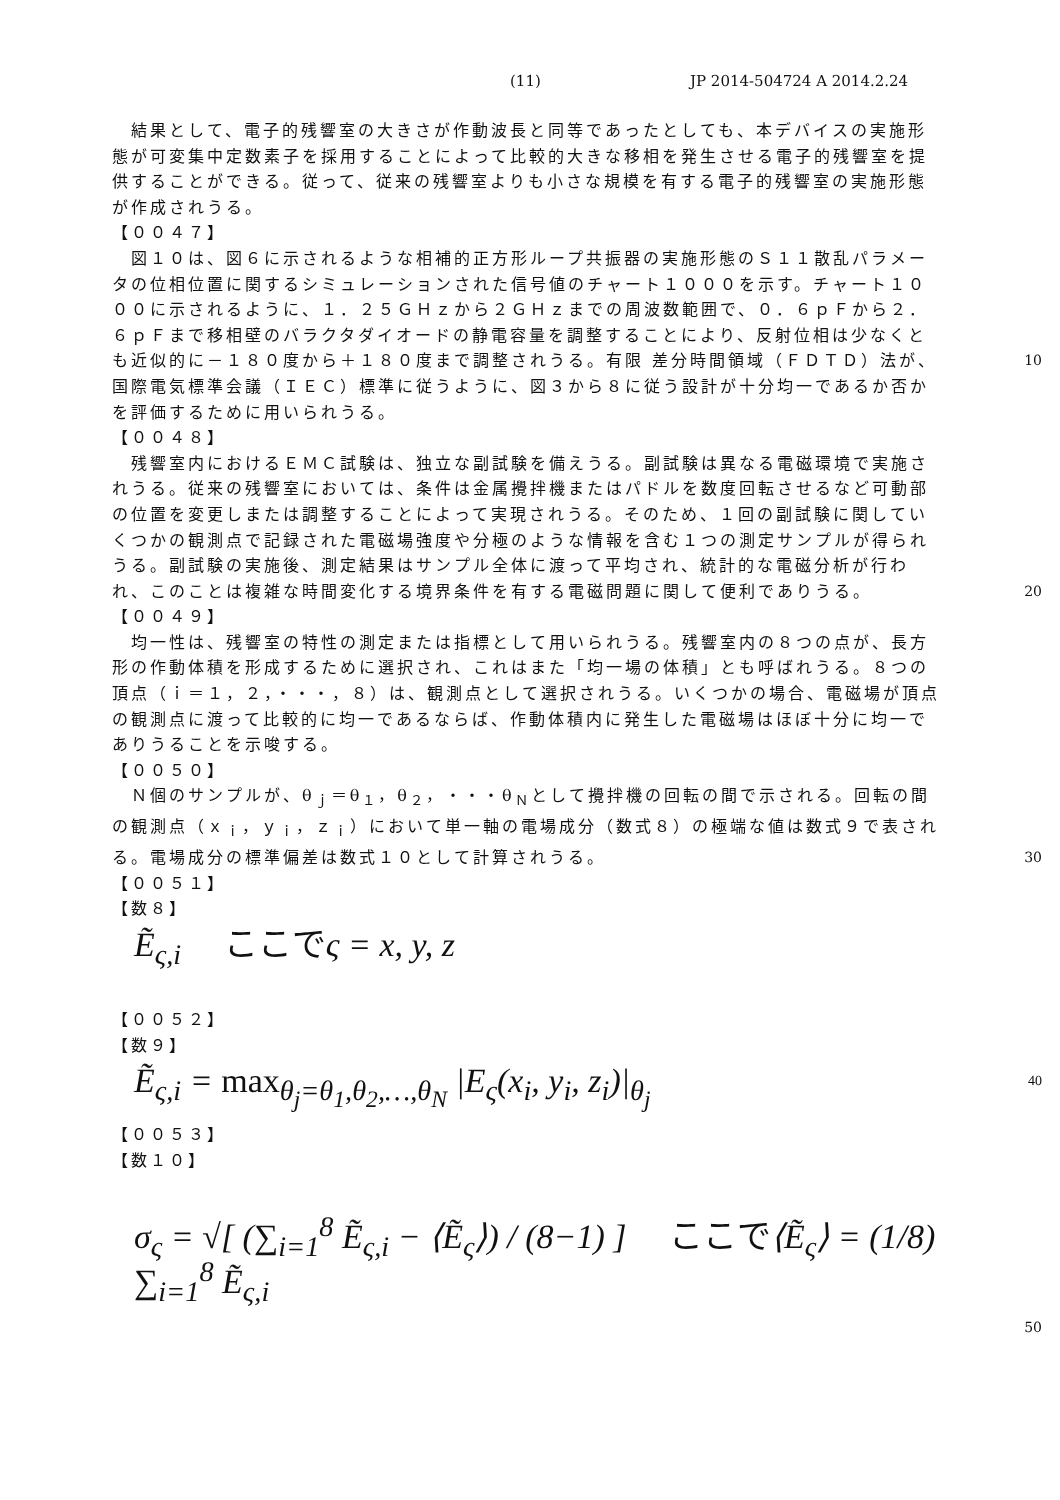(11) JP 2014-504724 A 2014.2.24
　結果として、電子的残響室の大きさが作動波長と同等であったとしても、本デバイスの実施形態が可変集中定数素子を採用することによって比較的大きな移相を発生させる電子的残響室を提供することができる。従って、従来の残響室よりも小さな規模を有する電子的残響室の実施形態が作成されうる。
【００４７】
　図１０は、図６に示されるような相補的正方形ループ共振器の実施形態のＳ１１散乱パラメータの位相位置に関するシミュレーションされた信号値のチャート１０００を示す。チャート１０００に示されるように、１．２５ＧＨｚから２ＧＨｚまでの周波数範囲で、０．６ｐＦから２．６ｐＦまで移相壁のバラクタダイオードの静電容量を調整することにより、反射位相は少なくとも近似的に－１８０度から＋１８０度まで調整されうる。有限 10 差分時間領域（ＦＤＴＤ）法が、国際電気標準会議（ＩＥＣ）標準に従うように、図３から８に従う設計が十分均一であるか否かを評価するために用いられうる。
【００４８】
　残響室内におけるＥＭＣ試験は、独立な副試験を備えうる。副試験は異なる電磁環境で実施されうる。従来の残響室においては、条件は金属攪拌機またはパドルを数度回転させるなど可動部の位置を変更しまたは調整することによって実現されうる。そのため、１回の副試験に関していくつかの観測点で記録された電磁場強度や分極のような情報を含む１つの測定サンプルが得られうる。副試験の実施後、測定結果はサンプル全体に渡って平均され、統計的な電磁分析が行われ、このことは複雑な時間変化する境界条件を有する電磁問題に関して便利でありうる。 20
【００４９】
　均一性は、残響室の特性の測定または指標として用いられうる。残響室内の８つの点が、長方形の作動体積を形成するために選択され、これはまた「均一場の体積」とも呼ばれうる。８つの頂点（ｉ＝１，２，・・・，８）は、観測点として選択されうる。いくつかの場合、電磁場が頂点の観測点に渡って比較的に均一であるならば、作動体積内に発生した電磁場はほぼ十分に均一でありうることを示唆する。
【００５０】
　Ｎ個のサンプルが、θ<sub>ｊ</sub>＝θ<sub>１</sub>，θ<sub>２</sub>，・・・θ<sub>Ｎ</sub>として攪拌機の回転の間で示される。回転の間の観測点（ｘ<sub>ｉ</sub>，ｙ<sub>ｉ</sub>，ｚ<sub>ｉ</sub>）において単一軸の電場成分（数式８）の極端な値は数式９で表される。電場成分の標準偏差は数式１０として計算されうる。 30
【００５１】
【数８】
Ẽ<sub>ς,i</sub> 　ここでς = x, y, z
【００５２】
【数９】
Ẽ<sub>ς,i</sub> = max<sub>θ<sub>j</sub>=θ<sub>1</sub>,θ<sub>2</sub>,…,θ<sub>N</sub></sub> |E<sub>ς</sub>(x<sub>i</sub>, y<sub>i</sub>, z<sub>i</sub>)|<sub>θ<sub>j</sub></sub> 40
【００５３】
【数１０】
σ<sub>ς</sub> = √[ (∑<sub>i=1</sub><sup>8</sup> Ẽ<sub>ς,i</sub> − ⟨Ẽ<sub>ς</sub>⟩) / (8−1) ] 　ここで⟨Ẽ<sub>ς</sub>⟩ = (1/8) ∑<sub>i=1</sub><sup>8</sup> Ẽ<sub>ς,i</sub>
50